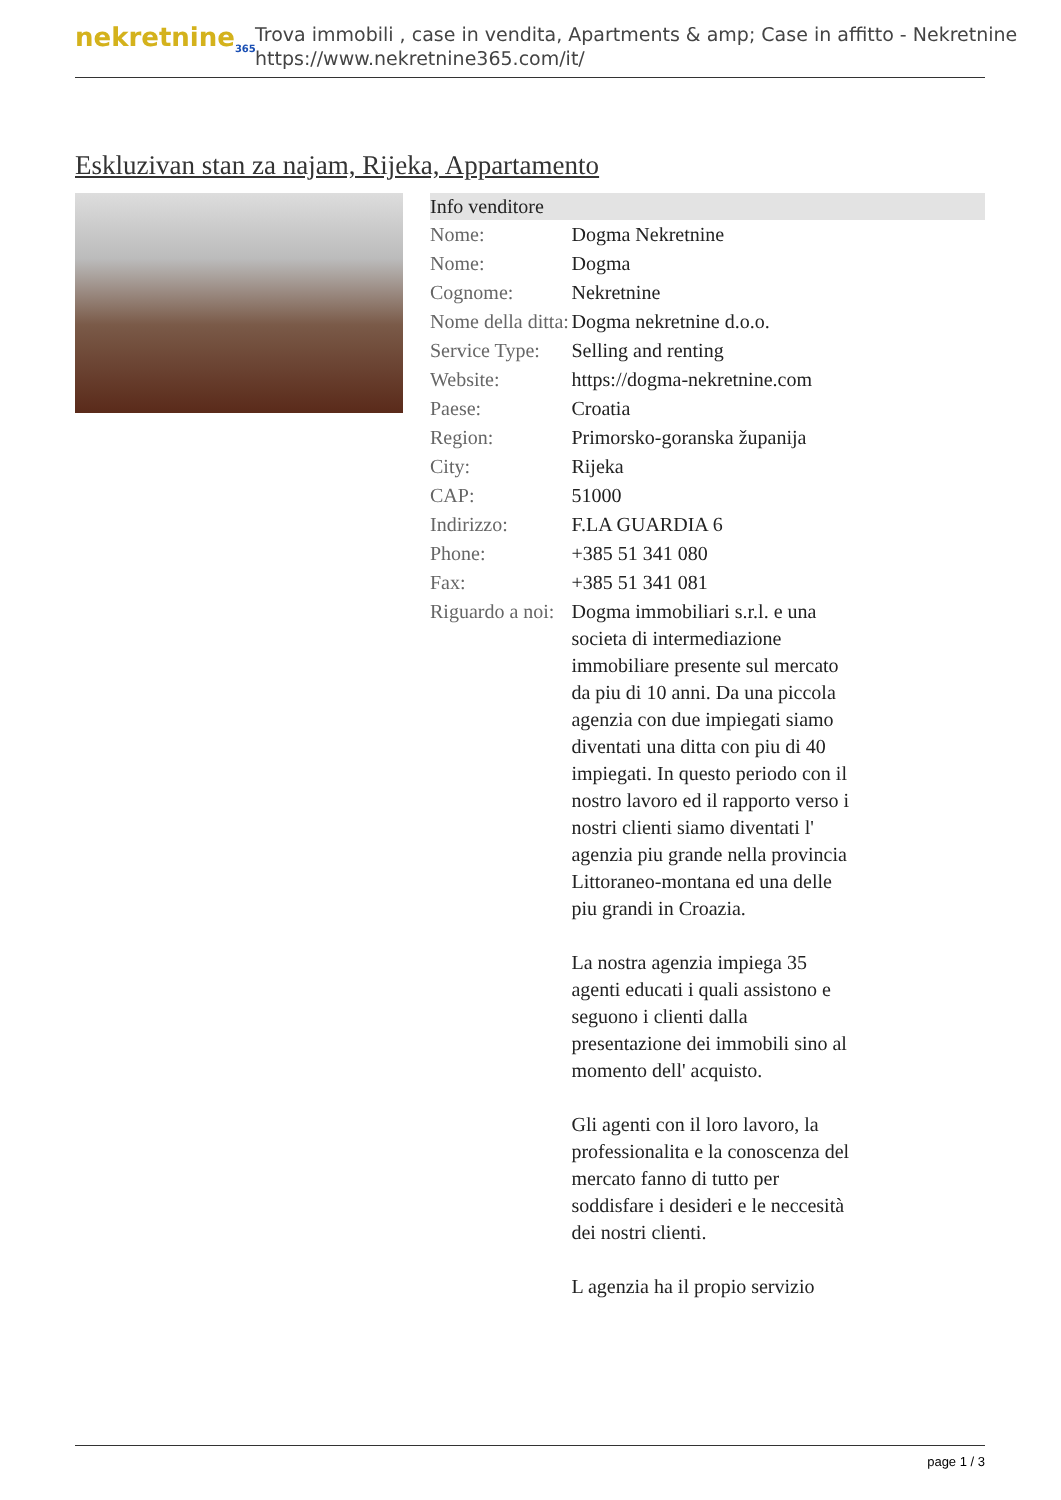nekretnine<sub>365</sub>
Trova immobili , case in vendita, Apartments & amp; Case in affitto - Nekretnine
https://www.nekretnine365.com/it/
Eskluzivan stan za najam, Rijeka, Appartamento
| Info venditore | |
| --- | --- |
| Nome: | Dogma Nekretnine |
| Nome: | Dogma |
| Cognome: | Nekretnine |
| Nome della ditta: | Dogma nekretnine d.o.o. |
| Service Type: | Selling and renting |
| Website: | https://dogma-nekretnine.com |
| Paese: | Croatia |
| Region: | Primorsko-goranska županija |
| City: | Rijeka |
| CAP: | 51000 |
| Indirizzo: | F.LA GUARDIA 6 |
| Phone: | +385 51 341 080 |
| Fax: | +385 51 341 081 |
| Riguardo a noi: | Dogma immobiliari s.r.l. e una societa di intermediazione immobiliare presente sul mercato da piu di 10 anni. Da una piccola agenzia con due impiegati siamo diventati una ditta con piu di 40 impiegati. In questo periodo con il nostro lavoro ed il rapporto verso i nostri clienti siamo diventati l' agenzia piu grande nella provincia Littoraneo-montana ed una delle piu grandi in Croazia. La nostra agenzia impiega 35 agenti educati i quali assistono e seguono i clienti dalla presentazione dei immobili sino al momento dell' acquisto. Gli agenti con il loro lavoro, la professionalita e la conoscenza del mercato fanno di tutto per soddisfare i desideri e le neccesità dei nostri clienti. L agenzia ha il propio servizio |
page 1 / 3